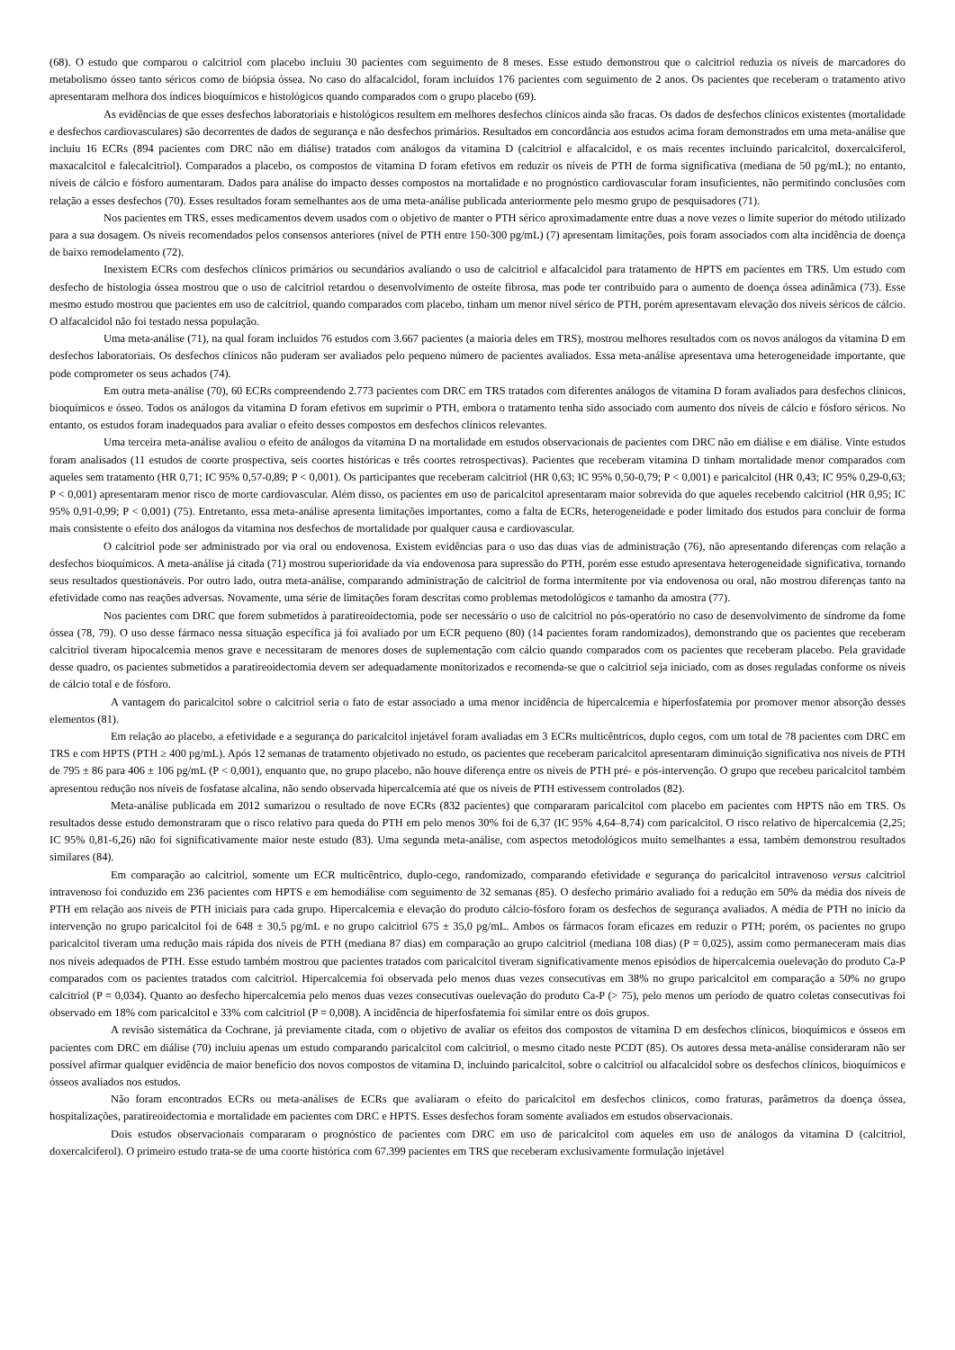(68). O estudo que comparou o calcitriol com placebo incluiu 30 pacientes com seguimento de 8 meses. Esse estudo demonstrou que o calcitriol reduzia os níveis de marcadores do metabolismo ósseo tanto séricos como de biópsia óssea. No caso do alfacalcidol, foram incluídos 176 pacientes com seguimento de 2 anos. Os pacientes que receberam o tratamento ativo apresentaram melhora dos índices bioquímicos e histológicos quando comparados com o grupo placebo (69).
As evidências de que esses desfechos laboratoriais e histológicos resultem em melhores desfechos clínicos ainda são fracas. Os dados de desfechos clínicos existentes (mortalidade e desfechos cardiovasculares) são decorrentes de dados de segurança e não desfechos primários. Resultados em concordância aos estudos acima foram demonstrados em uma meta-análise que incluiu 16 ECRs (894 pacientes com DRC não em diálise) tratados com análogos da vitamina D (calcitriol e alfacalcidol, e os mais recentes incluindo paricalcitol, doxercalciferol, maxacalcitol e falecalcitriol). Comparados a placebo, os compostos de vitamina D foram efetivos em reduzir os níveis de PTH de forma significativa (mediana de 50 pg/mL); no entanto, níveis de cálcio e fósforo aumentaram. Dados para análise do impacto desses compostos na mortalidade e no prognóstico cardiovascular foram insuficientes, não permitindo conclusões com relação a esses desfechos (70). Esses resultados foram semelhantes aos de uma meta-análise publicada anteriormente pelo mesmo grupo de pesquisadores (71).
Nos pacientes em TRS, esses medicamentos devem usados com o objetivo de manter o PTH sérico aproximadamente entre duas a nove vezes o limite superior do método utilizado para a sua dosagem. Os níveis recomendados pelos consensos anteriores (nível de PTH entre 150-300 pg/mL) (7) apresentam limitações, pois foram associados com alta incidência de doença de baixo remodelamento (72).
Inexistem ECRs com desfechos clínicos primários ou secundários avaliando o uso de calcitriol e alfacalcidol para tratamento de HPTS em pacientes em TRS. Um estudo com desfecho de histologia óssea mostrou que o uso de calcitriol retardou o desenvolvimento de osteíte fibrosa, mas pode ter contribuído para o aumento de doença óssea adinâmica (73). Esse mesmo estudo mostrou que pacientes em uso de calcitriol, quando comparados com placebo, tinham um menor nível sérico de PTH, porém apresentavam elevação dos níveis séricos de cálcio. O alfacalcidol não foi testado nessa população.
Uma meta-análise (71), na qual foram incluídos 76 estudos com 3.667 pacientes (a maioria deles em TRS), mostrou melhores resultados com os novos análogos da vitamina D em desfechos laboratoriais. Os desfechos clínicos não puderam ser avaliados pelo pequeno número de pacientes avaliados. Essa meta-análise apresentava uma heterogeneidade importante, que pode comprometer os seus achados (74).
Em outra meta-análise (70), 60 ECRs compreendendo 2.773 pacientes com DRC em TRS tratados com diferentes análogos de vitamina D foram avaliados para desfechos clínicos, bioquímicos e ósseo. Todos os análogos da vitamina D foram efetivos em suprimir o PTH, embora o tratamento tenha sido associado com aumento dos níveis de cálcio e fósforo séricos. No entanto, os estudos foram inadequados para avaliar o efeito desses compostos em desfechos clínicos relevantes.
Uma terceira meta-análise avaliou o efeito de análogos da vitamina D na mortalidade em estudos observacionais de pacientes com DRC não em diálise e em diálise. Vinte estudos foram analisados (11 estudos de coorte prospectiva, seis coortes históricas e três coortes retrospectivas). Pacientes que receberam vitamina D tinham mortalidade menor comparados com aqueles sem tratamento (HR 0,71; IC 95% 0,57-0,89; P < 0,001). Os participantes que receberam calcitriol (HR 0,63; IC 95% 0,50-0,79; P < 0,001) e paricalcitol (HR 0,43; IC 95% 0,29-0,63; P < 0,001) apresentaram menor risco de morte cardiovascular. Além disso, os pacientes em uso de paricalcitol apresentaram maior sobrevida do que aqueles recebendo calcitriol (HR 0,95; IC 95% 0,91-0,99; P < 0,001) (75). Entretanto, essa meta-análise apresenta limitações importantes, como a falta de ECRs, heterogeneidade e poder limitado dos estudos para concluir de forma mais consistente o efeito dos análogos da vitamina nos desfechos de mortalidade por qualquer causa e cardiovascular.
O calcitriol pode ser administrado por via oral ou endovenosa. Existem evidências para o uso das duas vias de administração (76), não apresentando diferenças com relação a desfechos bioquímicos. A meta-análise já citada (71) mostrou superioridade da via endovenosa para supressão do PTH, porém esse estudo apresentava heterogeneidade significativa, tornando seus resultados questionáveis. Por outro lado, outra meta-análise, comparando administração de calcitriol de forma intermitente por via endovenosa ou oral, não mostrou diferenças tanto na efetividade como nas reações adversas. Novamente, uma série de limitações foram descritas como problemas metodológicos e tamanho da amostra (77).
Nos pacientes com DRC que forem submetidos à paratireoidectomia, pode ser necessário o uso de calcitriol no pós-operatório no caso de desenvolvimento de síndrome da fome óssea (78, 79). O uso desse fármaco nessa situação específica já foi avaliado por um ECR pequeno (80) (14 pacientes foram randomizados), demonstrando que os pacientes que receberam calcitriol tiveram hipocalcemia menos grave e necessitaram de menores doses de suplementação com cálcio quando comparados com os pacientes que receberam placebo. Pela gravidade desse quadro, os pacientes submetidos a paratireoidectomia devem ser adequadamente monitorizados e recomenda-se que o calcitriol seja iniciado, com as doses reguladas conforme os níveis de cálcio total e de fósforo.
A vantagem do paricalcitol sobre o calcitriol seria o fato de estar associado a uma menor incidência de hipercalcemia e hiperfosfatemia por promover menor absorção desses elementos (81).
Em relação ao placebo, a efetividade e a segurança do paricalcitol injetável foram avaliadas em 3 ECRs multicêntricos, duplo cegos, com um total de 78 pacientes com DRC em TRS e com HPTS (PTH ≥ 400 pg/mL). Após 12 semanas de tratamento objetivado no estudo, os pacientes que receberam paricalcitol apresentaram diminuição significativa nos níveis de PTH de 795 ± 86 para 406 ± 106 pg/mL (P < 0,001), enquanto que, no grupo placebo, não houve diferença entre os níveis de PTH pré- e pós-intervenção. O grupo que recebeu paricalcitol também apresentou redução nos níveis de fosfatase alcalina, não sendo observada hipercalcemia até que os níveis de PTH estivessem controlados (82).
Meta-análise publicada em 2012 sumarizou o resultado de nove ECRs (832 pacientes) que compararam paricalcitol com placebo em pacientes com HPTS não em TRS. Os resultados desse estudo demonstraram que o risco relativo para queda do PTH em pelo menos 30% foi de 6,37 (IC 95% 4,64–8,74) com paricalcitol. O risco relativo de hipercalcemia (2,25; IC 95% 0,81-6,26) não foi significativamente maior neste estudo (83). Uma segunda meta-análise, com aspectos metodológicos muito semelhantes a essa, também demonstrou resultados similares (84).
Em comparação ao calcitriol, somente um ECR multicêntrico, duplo-cego, randomizado, comparando efetividade e segurança do paricalcitol intravenoso versus calcitriol intravenoso foi conduzido em 236 pacientes com HPTS e em hemodiálise com seguimento de 32 semanas (85). O desfecho primário avaliado foi a redução em 50% da média dos níveis de PTH em relação aos níveis de PTH iniciais para cada grupo. Hipercalcemia e elevação do produto cálcio-fósforo foram os desfechos de segurança avaliados. A média de PTH no início da intervenção no grupo paricalcitol foi de 648 ± 30,5 pg/mL e no grupo calcitriol 675 ± 35,0 pg/mL. Ambos os fármacos foram eficazes em reduzir o PTH; porém, os pacientes no grupo paricalcitol tiveram uma redução mais rápida dos níveis de PTH (mediana 87 dias) em comparação ao grupo calcitriol (mediana 108 dias) (P = 0,025), assim como permaneceram mais dias nos níveis adequados de PTH. Esse estudo também mostrou que pacientes tratados com paricalcitol tiveram significativamente menos episódios de hipercalcemia ouelevação do produto Ca-P comparados com os pacientes tratados com calcitriol. Hipercalcemia foi observada pelo menos duas vezes consecutivas em 38% no grupo paricalcitol em comparação a 50% no grupo calcitriol (P = 0,034). Quanto ao desfecho hipercalcemia pelo menos duas vezes consecutivas ouelevação do produto Ca-P (> 75), pelo menos um período de quatro coletas consecutivas foi observado em 18% com paricalcitol e 33% com calcitriol (P = 0,008). A incidência de hiperfosfatemia foi similar entre os dois grupos.
A revisão sistemática da Cochrane, já previamente citada, com o objetivo de avaliar os efeitos dos compostos de vitamina D em desfechos clínicos, bioquímicos e ósseos em pacientes com DRC em diálise (70) incluiu apenas um estudo comparando paricalcitol com calcitriol, o mesmo citado neste PCDT (85). Os autores dessa meta-análise consideraram não ser possível afirmar qualquer evidência de maior benefício dos novos compostos de vitamina D, incluindo paricalcitol, sobre o calcitriol ou alfacalcidol sobre os desfechos clínicos, bioquímicos e ósseos avaliados nos estudos.
Não foram encontrados ECRs ou meta-análises de ECRs que avaliaram o efeito do paricalcitol em desfechos clínicos, como fraturas, parâmetros da doença óssea, hospitalizações, paratireoidectomia e mortalidade em pacientes com DRC e HPTS. Esses desfechos foram somente avaliados em estudos observacionais.
Dois estudos observacionais compararam o prognóstico de pacientes com DRC em uso de paricalcitol com aqueles em uso de análogos da vitamina D (calcitriol, doxercalciferol). O primeiro estudo trata-se de uma coorte histórica com 67.399 pacientes em TRS que receberam exclusivamente formulação injetável